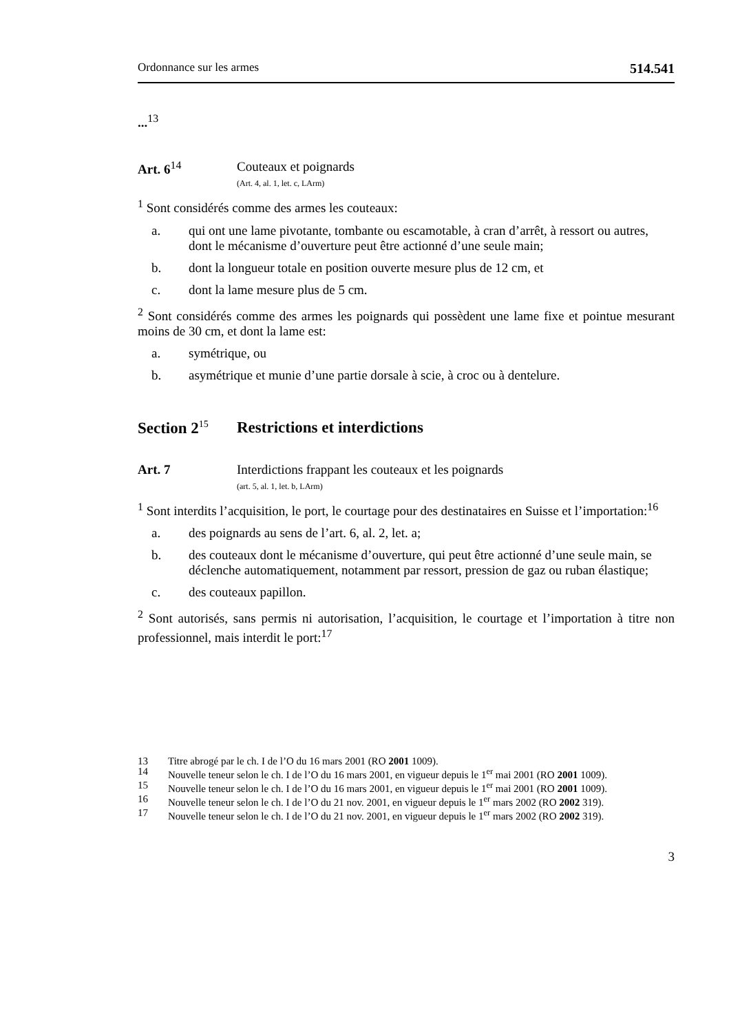Ordonnance sur les armes 514.541
...<sup>13</sup>
Art. 6<sup>14</sup> Couteaux et poignards
(Art. 4, al. 1, let. c, LArm)
<sup>1</sup> Sont considérés comme des armes les couteaux:
a. qui ont une lame pivotante, tombante ou escamotable, à cran d’arrêt, à ressort ou autres, dont le mécanisme d’ouverture peut être actionné d’une seule main;
b. dont la longueur totale en position ouverte mesure plus de 12 cm, et
c. dont la lame mesure plus de 5 cm.
<sup>2</sup> Sont considérés comme des armes les poignards qui possèdent une lame fixe et pointue mesurant moins de 30 cm, et dont la lame est:
a. symétrique, ou
b. asymétrique et munie d’une partie dorsale à scie, à croc ou à dentelure.
Section 2<sup>15</sup>
Restrictions et interdictions
Art. 7 Interdictions frappant les couteaux et les poignards
(art. 5, al. 1, let. b, LArm)
<sup>1</sup> Sont interdits l’acquisition, le port, le courtage pour des destinataires en Suisse et l’importation:<sup>16</sup>
a. des poignards au sens de l’art. 6, al. 2, let. a;
b. des couteaux dont le mécanisme d’ouverture, qui peut être actionné d’une seule main, se déclenche automatiquement, notamment par ressort, pression de gaz ou ruban élastique;
c. des couteaux papillon.
<sup>2</sup> Sont autorisés, sans permis ni autorisation, l’acquisition, le courtage et l’importation à titre non professionnel, mais interdit le port:<sup>17</sup>
13 Titre abrogé par le ch. I de l’O du 16 mars 2001 (RO 2001 1009).
14 Nouvelle teneur selon le ch. I de l’O du 16 mars 2001, en vigueur depuis le 1<sup>er</sup> mai 2001 (RO 2001 1009).
15 Nouvelle teneur selon le ch. I de l’O du 16 mars 2001, en vigueur depuis le 1<sup>er</sup> mai 2001 (RO 2001 1009).
16 Nouvelle teneur selon le ch. I de l’O du 21 nov. 2001, en vigueur depuis le 1<sup>er</sup> mars 2002 (RO 2002 319).
17 Nouvelle teneur selon le ch. I de l’O du 21 nov. 2001, en vigueur depuis le 1<sup>er</sup> mars 2002 (RO 2002 319).
3